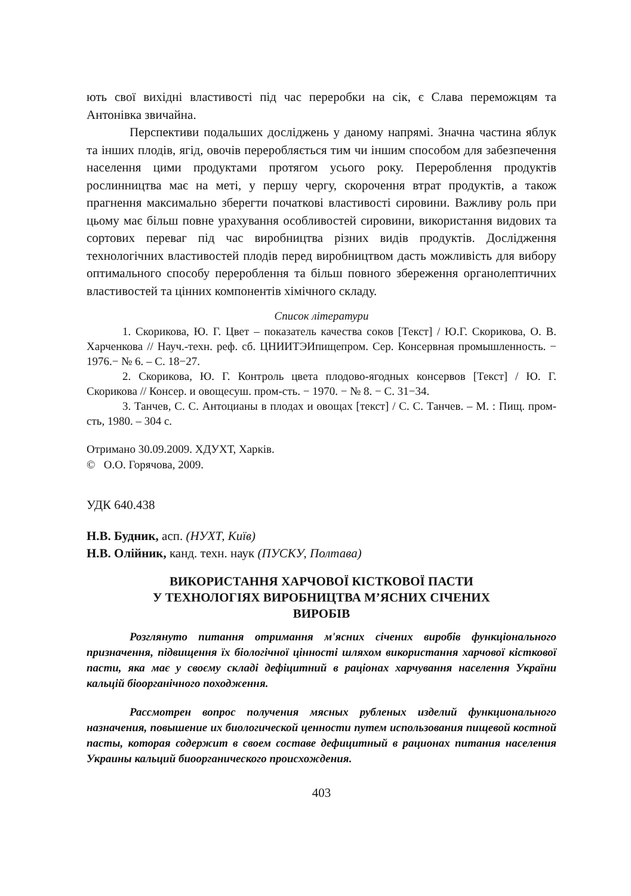ють свої вихідні властивості під час переробки на сік, є Слава переможцям та Антонівка звичайна.
Перспективи подальших досліджень у даному напрямі. Значна частина яблук та інших плодів, ягід, овочів переробляється тим чи іншим способом для забезпечення населення цими продуктами протягом усього року. Перероблення продуктів рослинництва має на меті, у першу чергу, скорочення втрат продуктів, а також прагнення максимально зберегти початкові властивості сировини. Важливу роль при цьому має більш повне урахування особливостей сировини, використання видових та сортових переваг під час виробництва різних видів продуктів. Дослідження технологічних властивостей плодів перед виробництвом дасть можливість для вибору оптимального способу перероблення та більш повного збереження органолептичних властивостей та цінних компонентів хімічного складу.
Список літератури
1. Скорикова, Ю. Г. Цвет – показатель качества соков [Текст] / Ю.Г. Скорикова, О. В. Харченкова // Науч.-техн. реф. сб. ЦНИИТЭИпищепром. Сер. Консервная промышленность. − 1976.− № 6. – С. 18−27.
2. Скорикова, Ю. Г. Контроль цвета плодово-ягодных консервов [Текст] / Ю. Г. Скорикова // Консер. и овощесуш. пром-сть. − 1970. − № 8. − С. 31−34.
3. Танчев, С. С. Антоцианы в плодах и овощах [текст] / С. С. Танчев. – М. : Пищ. пром-сть, 1980. – 304 с.
Отримано 30.09.2009. ХДУХТ, Харків.
© О.О. Горячова, 2009.
УДК 640.438
Н.В. Будник, асп. (НУХТ, Київ)
Н.В. Олійник, канд. техн. наук (ПУСКУ, Полтава)
ВИКОРИСТАННЯ ХАРЧОВОЇ КІСТКОВОЇ ПАСТИ
У ТЕХНОЛОГІЯХ ВИРОБНИЦТВА М’ЯСНИХ СІЧЕНИХ
ВИРОБІВ
Розглянуто питання отримання м'ясних січених виробів функціонального призначення, підвищення їх біологічної цінності шляхом використання харчової кісткової пасти, яка має у своєму складі дефіцитний в раціонах харчування населення України кальцій біоорганічного походження.
Рассмотрен вопрос получения мясных рубленых изделий функционального назначения, повышение их биологической ценности путем использования пищевой костной пасты, которая содержит в своем составе дефицитный в рационах питания населения Украины кальций биоорганического происхождения.
403